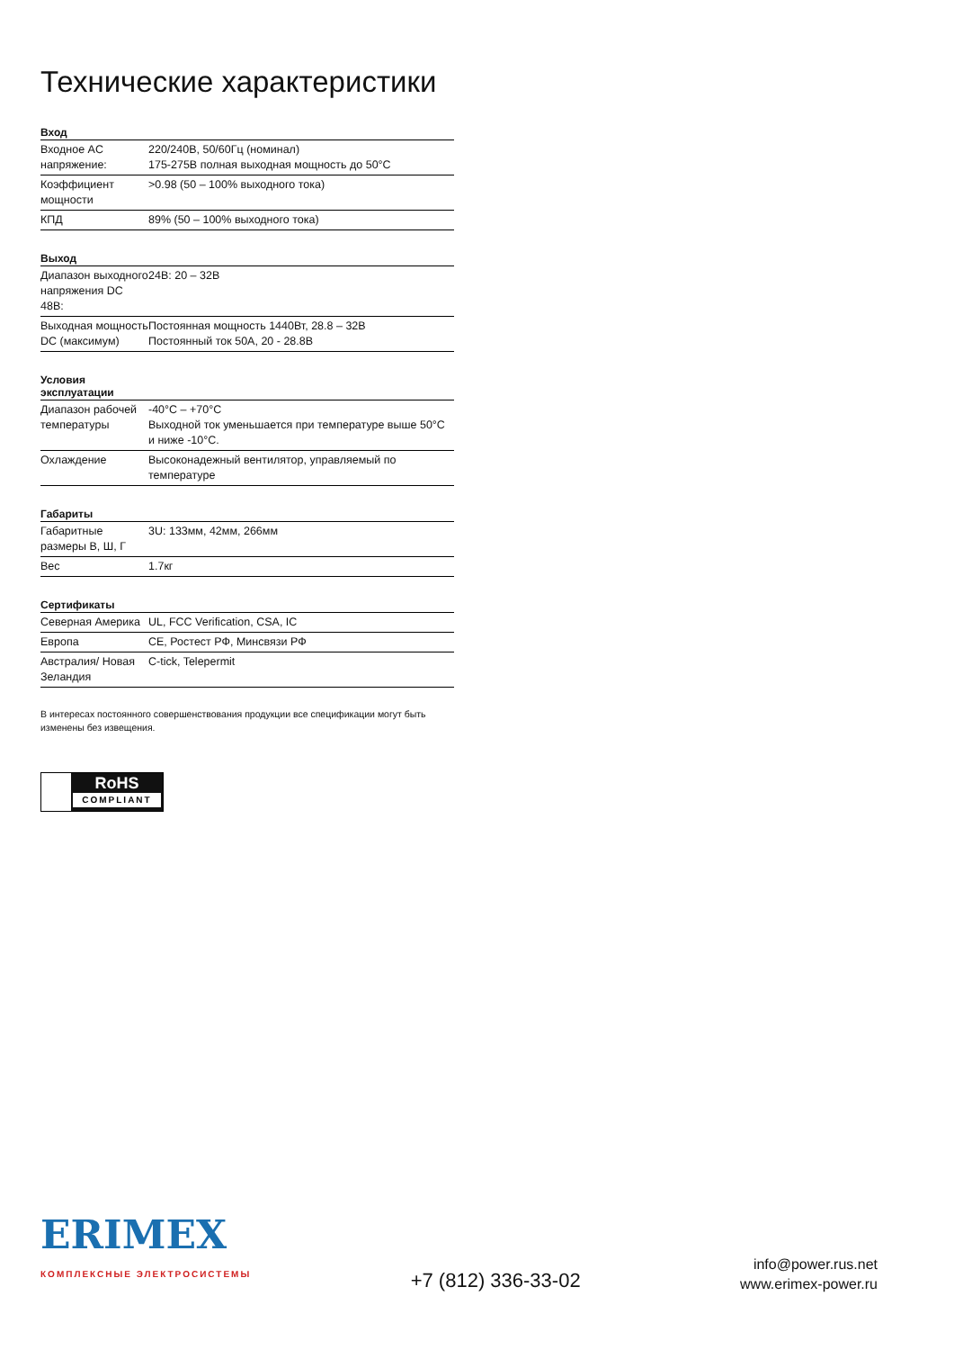Технические характеристики
| Вход | |
| --- | --- |
| Входное AC напряжение: | 220/240В, 50/60Гц (номинал) 175-275В полная выходная мощность до 50°C |
| Коэффициент мощности | >0.98 (50 – 100% выходного тока) |
| КПД | 89% (50 – 100% выходного тока) |
| Выход | |
| --- | --- |
| Диапазон выходного напряжения DC 48В: | 24В: 20 – 32В |
| Выходная мощность DC (максимум) | Постоянная мощность 1440Вт, 28.8 – 32В Постоянный ток 50А, 20 - 28.8В |
| Условия эксплуатации | |
| --- | --- |
| Диапазон рабочей температуры | -40°C – +70°C Выходной ток уменьшается при температуре выше 50°C и ниже -10°C. |
| Охлаждение | Высоконадежный вентилятор, управляемый по температуре |
| Габариты | |
| --- | --- |
| Габаритные размеры В, Ш, Г | 3U: 133мм, 42мм, 266мм |
| Вес | 1.7кг |
| Сертификаты | |
| --- | --- |
| Северная Америка | UL, FCC Verification, CSA, IC |
| Европа | CE, Ростест РФ, Минсвязи РФ |
| Австралия/ Новая Зеландия | C-tick, Telepermit |
В интересах постоянного совершенствования продукции все спецификации могут быть изменены без извещения.
RoHS
COMPLIANT
ERIMEX
КОМПЛЕКСНЫЕ ЭЛЕКТРОСИСТЕМЫ
+7 (812) 336-33-02
info@power.rus.net
www.erimex-power.ru